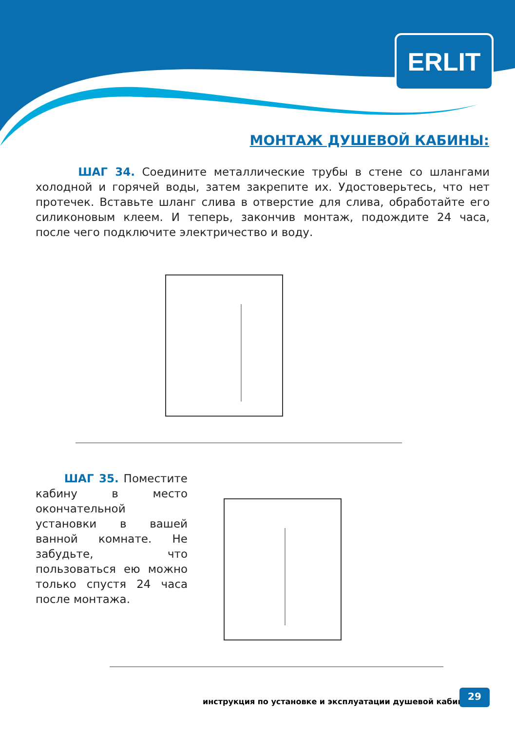ERLIT
МОНТАЖ ДУШЕВОЙ КАБИНЫ:
ШАГ 34. Соедините металлические трубы в стене со шлангами холодной и горячей воды, затем закрепите их. Удостоверьтесь, что нет протечек. Вставьте шланг слива в отверстие для слива, обработайте его силиконовым клеем. И теперь, закончив монтаж, подождите 24 часа, после чего подключите электричество и воду.
ШАГ 35. Поместите кабину в место окончательной установки в вашей ванной комнате. Не забудьте, что пользоваться ею можно только спустя 24 часа после монтажа.
инструкция по установке и эксплуатации душевой кабины
29